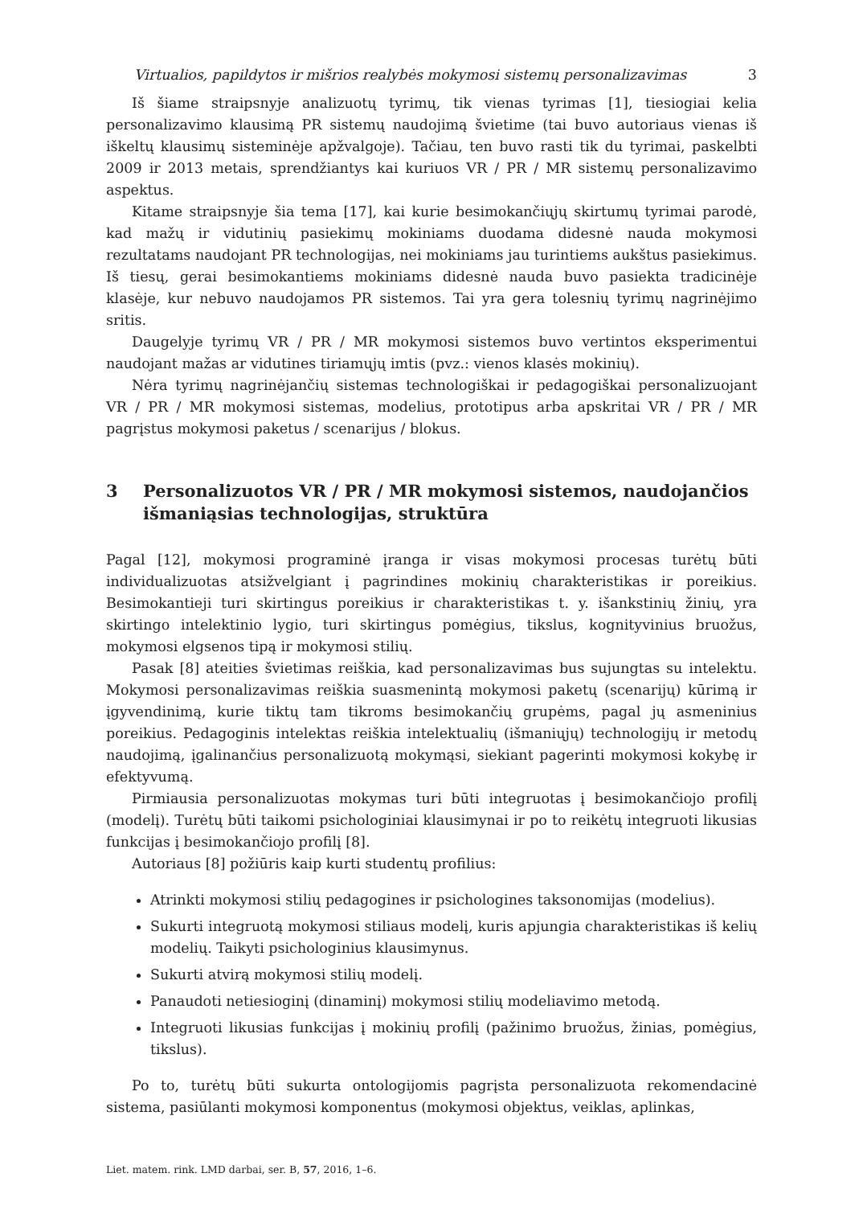Virtualios, papildytos ir mišrios realybės mokymosi sistemų personalizavimas 3
Iš šiame straipsnyje analizuotų tyrimų, tik vienas tyrimas [1], tiesiogiai kelia personalizavimo klausimą PR sistemų naudojimą švietime (tai buvo autoriaus vienas iš iškeltų klausimų sisteminėje apžvalgoje). Tačiau, ten buvo rasti tik du tyrimai, paskelbti 2009 ir 2013 metais, sprendžiantys kai kuriuos VR / PR / MR sistemų personalizavimo aspektus.
Kitame straipsnyje šia tema [17], kai kurie besimokančiųjų skirtumų tyrimai parodė, kad mažų ir vidutinių pasiekimų mokiniams duodama didesnė nauda mokymosi rezultatams naudojant PR technologijas, nei mokiniams jau turintiems aukštus pasiekimus. Iš tiesų, gerai besimokantiems mokiniams didesnė nauda buvo pasiekta tradicinėje klasėje, kur nebuvo naudojamos PR sistemos. Tai yra gera tolesnių tyrimų nagrinėjimo sritis.
Daugelyje tyrimų VR / PR / MR mokymosi sistemos buvo vertintos eksperimentui naudojant mažas ar vidutines tiriamųjų imtis (pvz.: vienos klasės mokinių).
Nėra tyrimų nagrinėjančių sistemas technologiškai ir pedagogiškai personalizuojant VR / PR / MR mokymosi sistemas, modelius, prototipus arba apskritai VR / PR / MR pagrįstus mokymosi paketus / scenarijus / blokus.
3 Personalizuotos VR / PR / MR mokymosi sistemos, naudojančios išmaniąsias technologijas, struktūra
Pagal [12], mokymosi programinė įranga ir visas mokymosi procesas turėtų būti individualizuotas atsižvelgiant į pagrindines mokinių charakteristikas ir poreikius. Besimokantieji turi skirtingus poreikius ir charakteristikas t. y. išankstinių žinių, yra skirtingo intelektinio lygio, turi skirtingus pomėgius, tikslus, kognityvinius bruožus, mokymosi elgsenos tipą ir mokymosi stilių.
Pasak [8] ateities švietimas reiškia, kad personalizavimas bus sujungtas su intelektu. Mokymosi personalizavimas reiškia suasmenintą mokymosi paketų (scenarijų) kūrimą ir įgyvendinimą, kurie tiktų tam tikroms besimokančių grupėms, pagal jų asmeninius poreikius. Pedagoginis intelektas reiškia intelektualių (išmaniųjų) technologijų ir metodų naudojimą, įgalinančius personalizuotą mokymąsi, siekiant pagerinti mokymosi kokybę ir efektyvumą.
Pirmiausia personalizuotas mokymas turi būti integruotas į besimokančiojo profilį (modelį). Turėtų būti taikomi psichologiniai klausimynai ir po to reikėtų integruoti likusias funkcijas į besimokančiojo profilį [8].
Autoriaus [8] požiūris kaip kurti studentų profilius:
Atrinkti mokymosi stilių pedagogines ir psichologines taksonomijas (modelius).
Sukurti integruotą mokymosi stiliaus modelį, kuris apjungia charakteristikas iš kelių modelių. Taikyti psichologinius klausimynus.
Sukurti atvirą mokymosi stilių modelį.
Panaudoti netiesioginį (dinaminį) mokymosi stilių modeliavimo metodą.
Integruoti likusias funkcijas į mokinių profilį (pažinimo bruožus, žinias, pomėgius, tikslus).
Po to, turėtų būti sukurta ontologijomis pagrįsta personalizuota rekomendacinė sistema, pasiūlanti mokymosi komponentus (mokymosi objektus, veiklas, aplinkas,
Liet. matem. rink. LMD darbai, ser. B, 57, 2016, 1–6.